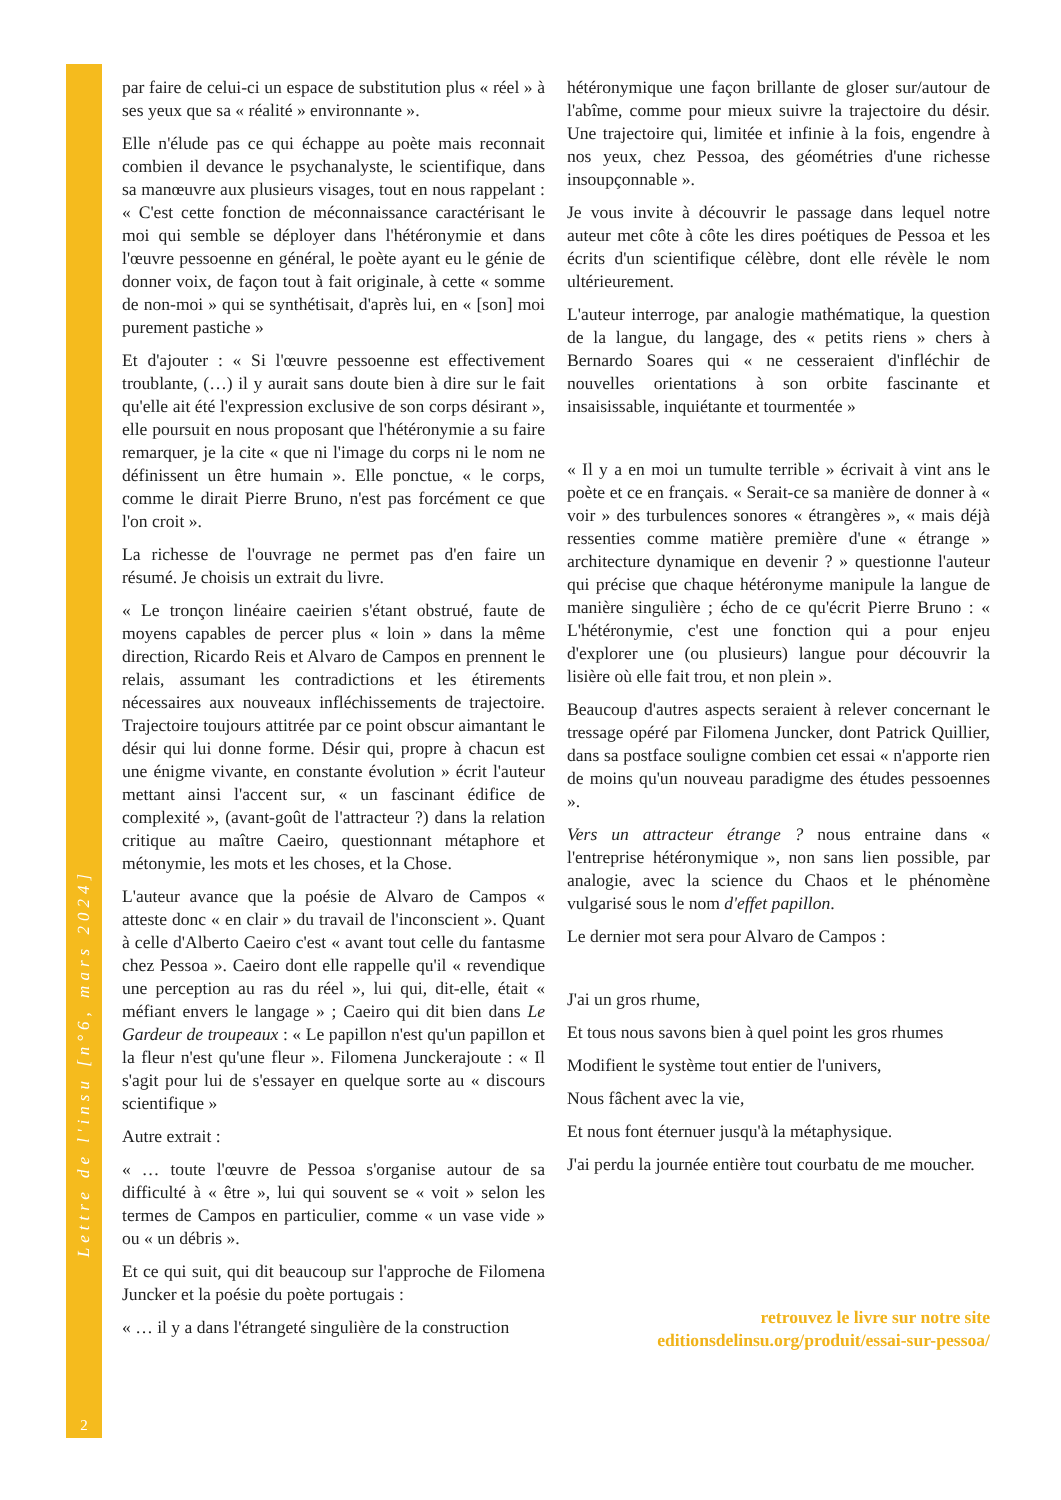Lettre de l'insu [n°6, mars 2024]
2
par faire de celui-ci un espace de substitution plus « réel » à ses yeux que sa « réalité » environnante ».
Elle n'élude pas ce qui échappe au poète mais reconnait combien il devance le psychanalyste, le scientifique, dans sa manœuvre aux plusieurs visages, tout en nous rappelant : « C'est cette fonction de méconnaissance caractérisant le moi qui semble se déployer dans l'hétéronymie et dans l'œuvre pessoenne en général, le poète ayant eu le génie de donner voix, de façon tout à fait originale, à cette « somme de non-moi » qui se synthétisait, d'après lui, en « [son] moi purement pastiche »
Et d'ajouter : « Si l'œuvre pessoenne est effectivement troublante, (…) il y aurait sans doute bien à dire sur le fait qu'elle ait été l'expression exclusive de son corps désirant », elle poursuit en nous proposant que l'hétéronymie a su faire remarquer, je la cite « que ni l'image du corps ni le nom ne définissent un être humain ». Elle ponctue, « le corps, comme le dirait Pierre Bruno, n'est pas forcément ce que l'on croit ».
La richesse de l'ouvrage ne permet pas d'en faire un résumé. Je choisis un extrait du livre.
« Le tronçon linéaire caeirien s'étant obstrué, faute de moyens capables de percer plus « loin » dans la même direction, Ricardo Reis et Alvaro de Campos en prennent le relais, assumant les contradictions et les étirements nécessaires aux nouveaux infléchissements de trajectoire. Trajectoire toujours attitrée par ce point obscur aimantant le désir qui lui donne forme. Désir qui, propre à chacun est une énigme vivante, en constante évolution » écrit l'auteur mettant ainsi l'accent sur, « un fascinant édifice de complexité », (avant-goût de l'attracteur ?) dans la relation critique au maître Caeiro, questionnant métaphore et métonymie, les mots et les choses, et la Chose.
L'auteur avance que la poésie de Alvaro de Campos « atteste donc « en clair » du travail de l'inconscient ». Quant à celle d'Alberto Caeiro c'est « avant tout celle du fantasme chez Pessoa ». Caeiro dont elle rappelle qu'il « revendique une perception au ras du réel », lui qui, dit-elle, était « méfiant envers le langage » ; Caeiro qui dit bien dans Le Gardeur de troupeaux : « Le papillon n'est qu'un papillon et la fleur n'est qu'une fleur ». Filomena Junckerajoute : « Il s'agit pour lui de s'essayer en quelque sorte au « discours scientifique »
Autre extrait :
« … toute l'œuvre de Pessoa s'organise autour de sa difficulté à « être », lui qui souvent se « voit » selon les termes de Campos en particulier, comme « un vase vide » ou « un débris ».
Et ce qui suit, qui dit beaucoup sur l'approche de Filomena Juncker et la poésie du poète portugais :
« … il y a dans l'étrangeté singulière de la construction
hétéronymique une façon brillante de gloser sur/autour de l'abîme, comme pour mieux suivre la trajectoire du désir. Une trajectoire qui, limitée et infinie à la fois, engendre à nos yeux, chez Pessoa, des géométries d'une richesse insoupçonnable ».
Je vous invite à découvrir le passage dans lequel notre auteur met côte à côte les dires poétiques de Pessoa et les écrits d'un scientifique célèbre, dont elle révèle le nom ultérieurement.
L'auteur interroge, par analogie mathématique, la question de la langue, du langage, des « petits riens » chers à Bernardo Soares qui « ne cesseraient d'infléchir de nouvelles orientations à son orbite fascinante et insaisissable, inquiétante et tourmentée »
« Il y a en moi un tumulte terrible » écrivait à vint ans le poète et ce en français. « Serait-ce sa manière de donner à « voir » des turbulences sonores « étrangères », « mais déjà ressenties comme matière première d'une « étrange » architecture dynamique en devenir ? » questionne l'auteur qui précise que chaque hétéronyme manipule la langue de manière singulière ; écho de ce qu'écrit Pierre Bruno : « L'hétéronymie, c'est une fonction qui a pour enjeu d'explorer une (ou plusieurs) langue pour découvrir la lisière où elle fait trou, et non plein ».
Beaucoup d'autres aspects seraient à relever concernant le tressage opéré par Filomena Juncker, dont Patrick Quillier, dans sa postface souligne combien cet essai « n'apporte rien de moins qu'un nouveau paradigme des études pessoennes ».
Vers un attracteur étrange ? nous entraine dans « l'entreprise hétéronymique », non sans lien possible, par analogie, avec la science du Chaos et le phénomène vulgarisé sous le nom d'effet papillon.
Le dernier mot sera pour Alvaro de Campos :
J'ai un gros rhume,
Et tous nous savons bien à quel point les gros rhumes
Modifient le système tout entier de l'univers,
Nous fâchent avec la vie,
Et nous font éternuer jusqu'à la métaphysique.
J'ai perdu la journée entière tout courbatu de me moucher.
retrouvez le livre sur notre site
editionsdelinsu.org/produit/essai-sur-pessoa/